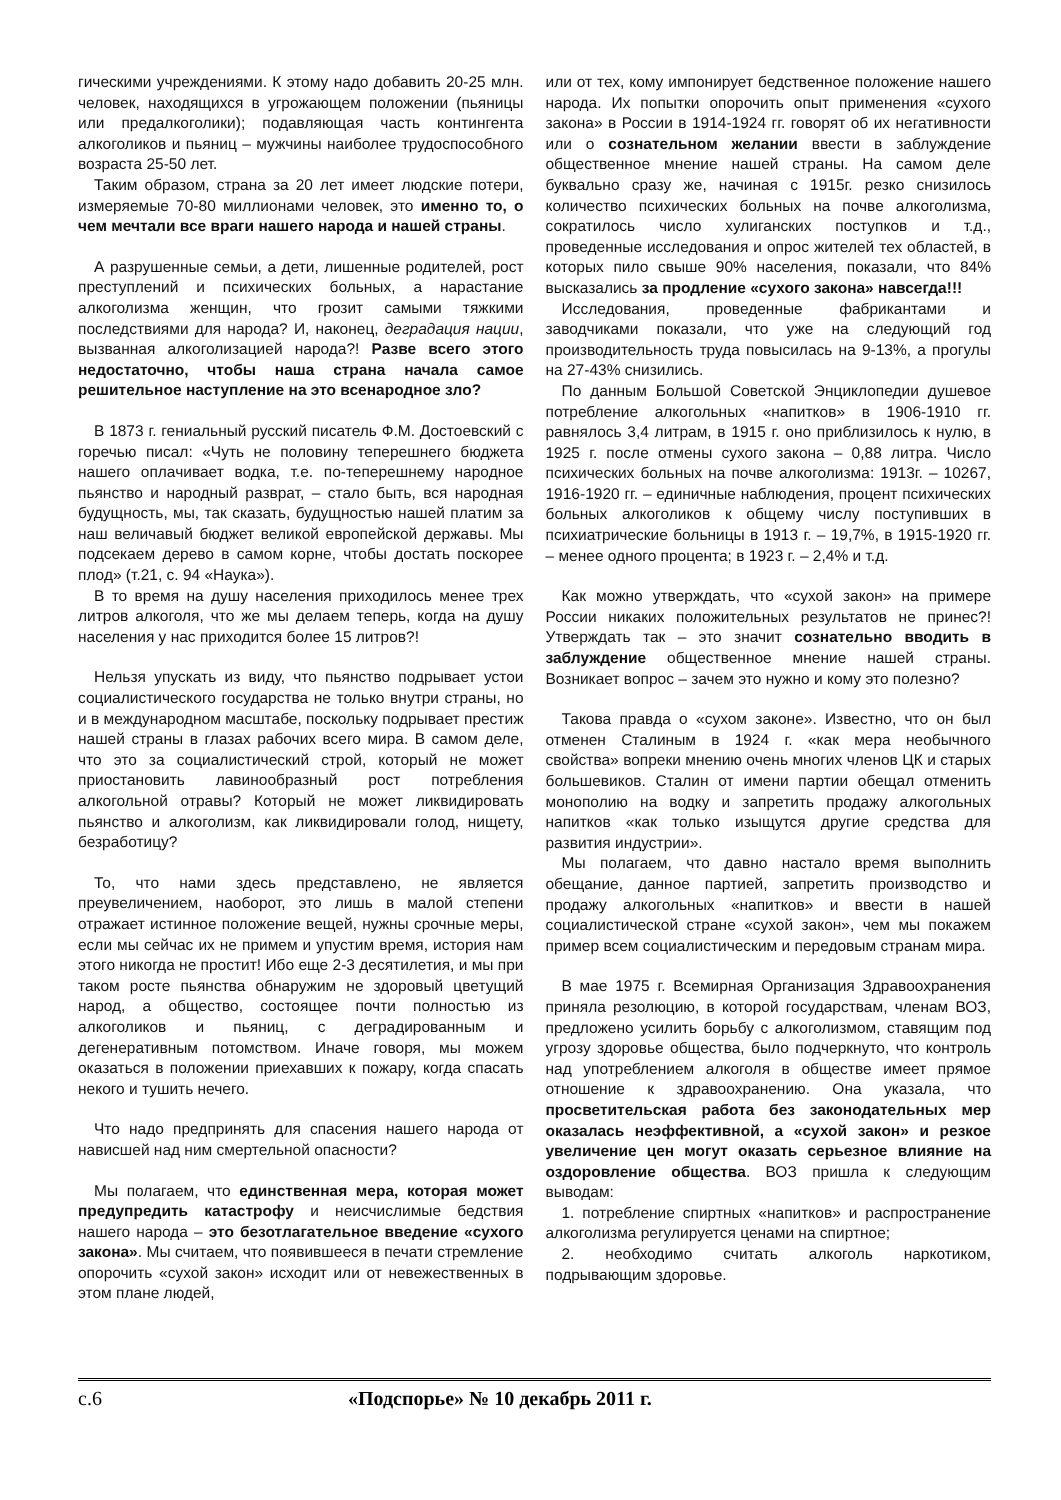гическими учреждениями. К этому надо добавить 20-25 млн. человек, находящихся в угрожающем положении (пьяницы или предалкоголики); подавляющая часть контингента алкоголиков и пьяниц – мужчины наиболее трудоспособного возраста 25-50 лет.
Таким образом, страна за 20 лет имеет людские потери, измеряемые 70-80 миллионами человек, это именно то, о чем мечтали все враги нашего народа и нашей страны.
А разрушенные семьи, а дети, лишенные родителей, рост преступлений и психических больных, а нарастание алкоголизма женщин, что грозит самыми тяжкими последствиями для народа? И, наконец, деградация нации, вызванная алкоголизацией народа?! Разве всего этого недостаточно, чтобы наша страна начала самое решительное наступление на это всенародное зло?
В 1873 г. гениальный русский писатель Ф.М. Достоевский с горечью писал: «Чуть не половину теперешнего бюджета нашего оплачивает водка, т.е. по-теперешнему народное пьянство и народный разврат, – стало быть, вся народная будущность, мы, так сказать, будущностью нашей платим за наш величавый бюджет великой европейской державы. Мы подсекаем дерево в самом корне, чтобы достать поскорее плод» (т.21, с. 94 «Наука»).
В то время на душу населения приходилось менее трех литров алкоголя, что же мы делаем теперь, когда на душу населения у нас приходится более 15 литров?!
Нельзя упускать из виду, что пьянство подрывает устои социалистического государства не только внутри страны, но и в международном масштабе, поскольку подрывает престиж нашей страны в глазах рабочих всего мира. В самом деле, что это за социалистический строй, который не может приостановить лавинообразный рост потребления алкогольной отравы? Который не может ликвидировать пьянство и алкоголизм, как ликвидировали голод, нищету, безработицу?
То, что нами здесь представлено, не является преувеличением, наоборот, это лишь в малой степени отражает истинное положение вещей, нужны срочные меры, если мы сейчас их не примем и упустим время, история нам этого никогда не простит! Ибо еще 2-3 десятилетия, и мы при таком росте пьянства обнаружим не здоровый цветущий народ, а общество, состоящее почти полностью из алкоголиков и пьяниц, с деградированным и дегенеративным потомством. Иначе говоря, мы можем оказаться в положении приехавших к пожару, когда спасать некого и тушить нечего.
Что надо предпринять для спасения нашего народа от нависшей над ним смертельной опасности?
Мы полагаем, что единственная мера, которая может предупредить катастрофу и неисчислимые бедствия нашего народа – это безотлагательное введение «сухого закона». Мы считаем, что появившееся в печати стремление опорочить «сухой закон» исходит или от невежественных в этом плане людей,
или от тех, кому импонирует бедственное положение нашего народа. Их попытки опорочить опыт применения «сухого закона» в России в 1914-1924 гг. говорят об их негативности или о сознательном желании ввести в заблуждение общественное мнение нашей страны. На самом деле буквально сразу же, начиная с 1915г. резко снизилось количество психических больных на почве алкоголизма, сократилось число хулиганских поступков и т.д., проведенные исследования и опрос жителей тех областей, в которых пило свыше 90% населения, показали, что 84% высказались за продление «сухого закона» навсегда!!!
Исследования, проведенные фабрикантами и заводчиками показали, что уже на следующий год производительность труда повысилась на 9-13%, а прогулы на 27-43% снизились.
По данным Большой Советской Энциклопедии душевое потребление алкогольных «напитков» в 1906-1910 гг. равнялось 3,4 литрам, в 1915 г. оно приблизилось к нулю, в 1925 г. после отмены сухого закона – 0,88 литра. Число психических больных на почве алкоголизма: 1913г. – 10267, 1916-1920 гг. – единичные наблюдения, процент психических больных алкоголиков к общему числу поступивших в психиатрические больницы в 1913 г. – 19,7%, в 1915-1920 гг. – менее одного процента; в 1923 г. – 2,4% и т.д.
Как можно утверждать, что «сухой закон» на примере России никаких положительных результатов не принес?! Утверждать так – это значит сознательно вводить в заблуждение общественное мнение нашей страны. Возникает вопрос – зачем это нужно и кому это полезно?
Такова правда о «сухом законе». Известно, что он был отменен Сталиным в 1924 г. «как мера необычного свойства» вопреки мнению очень многих членов ЦК и старых большевиков. Сталин от имени партии обещал отменить монополию на водку и запретить продажу алкогольных напитков «как только изыщутся другие средства для развития индустрии».
Мы полагаем, что давно настало время выполнить обещание, данное партией, запретить производство и продажу алкогольных «напитков» и ввести в нашей социалистической стране «сухой закон», чем мы покажем пример всем социалистическим и передовым странам мира.
В мае 1975 г. Всемирная Организация Здравоохранения приняла резолюцию, в которой государствам, членам ВОЗ, предложено усилить борьбу с алкоголизмом, ставящим под угрозу здоровье общества, было подчеркнуто, что контроль над употреблением алкоголя в обществе имеет прямое отношение к здравоохранению. Она указала, что просветительская работа без законодательных мер оказалась неэффективной, а «сухой закон» и резкое увеличение цен могут оказать серьезное влияние на оздоровление общества. ВОЗ пришла к следующим выводам:
1. потребление спиртных «напитков» и распространение алкоголизма регулируется ценами на спиртное;
2. необходимо считать алкоголь наркотиком, подрывающим здоровье.
с.6 «Подспорье» № 10 декабрь 2011 г.